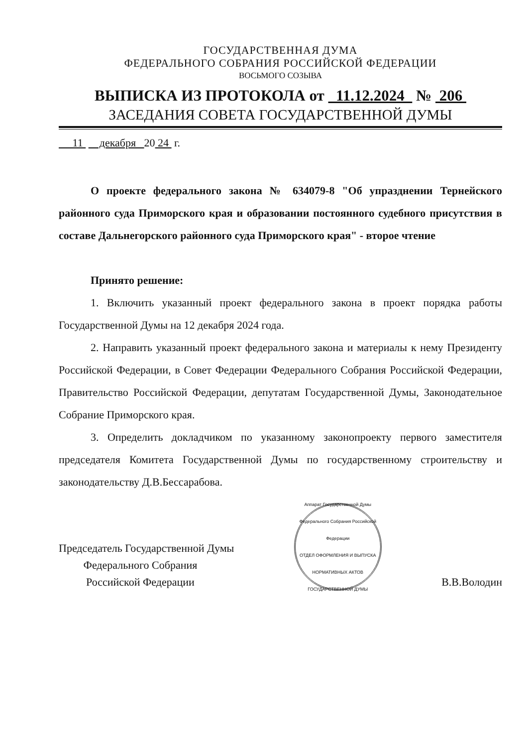ГОСУДАРСТВЕННАЯ ДУМА
ФЕДЕРАЛЬНОГО СОБРАНИЯ РОССИЙСКОЙ ФЕДЕРАЦИИ
ВОСЬМОГО СОЗЫВА
ВЫПИСКА ИЗ ПРОТОКОЛА от 11.12.2024 № 206
ЗАСЕДАНИЯ СОВЕТА ГОСУДАРСТВЕННОЙ ДУМЫ
11 декабря 20 24 г.
О проекте федерального закона № 634079-8 "Об упразднении Тернейского районного суда Приморского края и образовании постоянного судебного присутствия в составе Дальнегорского районного суда Приморского края" - второе чтение
Принято решение:
1. Включить указанный проект федерального закона в проект порядка работы Государственной Думы на 12 декабря 2024 года.
2. Направить указанный проект федерального закона и материалы к нему Президенту Российской Федерации, в Совет Федерации Федерального Собрания Российской Федерации, Правительство Российской Федерации, депутатам Государственной Думы, Законодательное Собрание Приморского края.
3. Определить докладчиком по указанному законопроекту первого заместителя председателя Комитета Государственной Думы по государственному строительству и законодательству Д.В.Бессарабова.
Председатель Государственной Думы
Федерального Собрания
Российской Федерации
Аппарат Государственной Думы Федерального Собрания Российской Федерации
ОТДЕЛ ОФОРМЛЕНИЯ И ВЫПУСКА НОРМАТИВНЫХ АКТОВ ГОСУДАРСТВЕННОЙ ДУМЫ
В.В.Володин